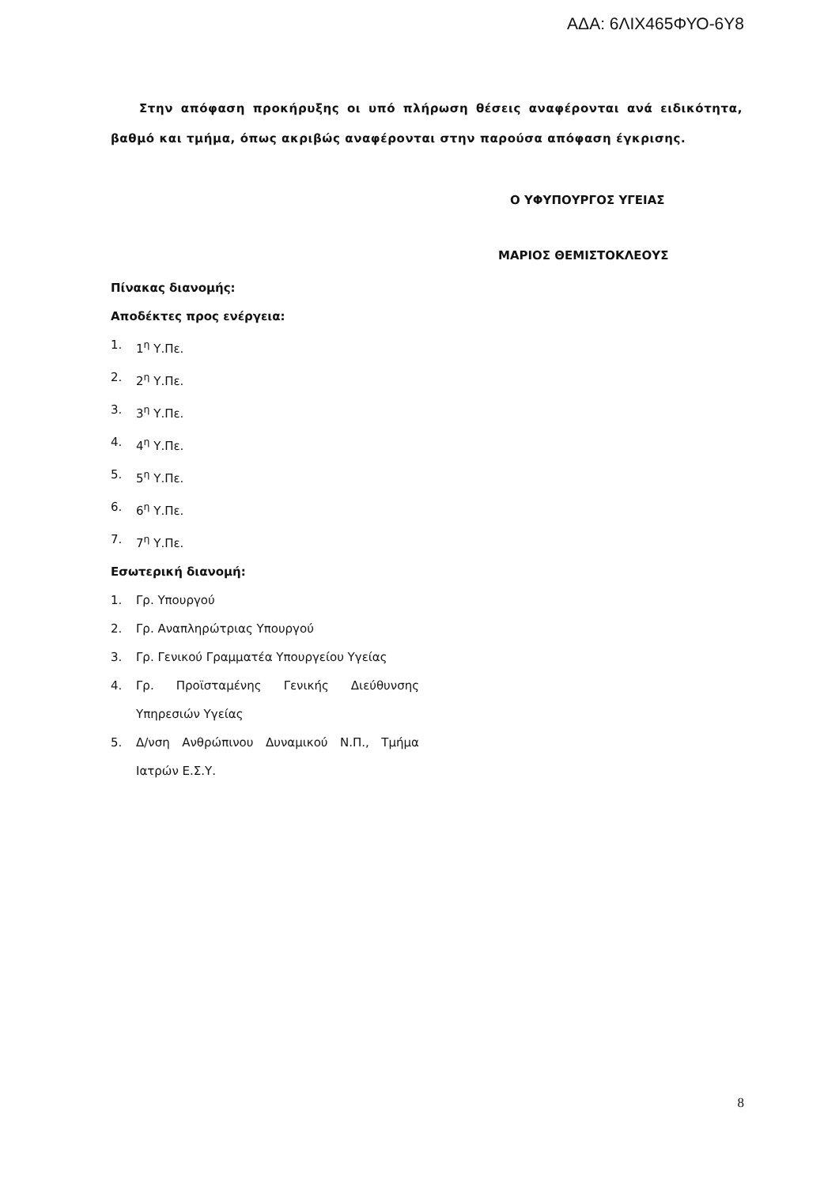ΑΔΑ: 6ΛΙΧ465ΦΥΟ-6Υ8
Στην απόφαση προκήρυξης οι υπό πλήρωση θέσεις αναφέρονται ανά ειδικότητα, βαθμό και τμήμα, όπως ακριβώς αναφέρονται στην παρούσα απόφαση έγκρισης.
Ο ΥΦΥΠΟΥΡΓΟΣ ΥΓΕΙΑΣ
ΜΑΡΙΟΣ ΘΕΜΙΣΤΟΚΛΕΟΥΣ
Πίνακας διανομής:
Αποδέκτες προς ενέργεια:
1. 1<sup>η</sup> Υ.Πε.
2. 2<sup>η</sup> Υ.Πε.
3. 3<sup>η</sup> Υ.Πε.
4. 4<sup>η</sup> Υ.Πε.
5. 5<sup>η</sup> Υ.Πε.
6. 6<sup>η</sup> Υ.Πε.
7. 7<sup>η</sup> Υ.Πε.
Εσωτερική διανομή:
1. Γρ. Υπουργού
2. Γρ. Αναπληρώτριας Υπουργού
3. Γρ. Γενικού Γραμματέα Υπουργείου Υγείας
4. Γρ. Προϊσταμένης Γενικής Διεύθυνσης Υπηρεσιών Υγείας
5. Δ/νση Ανθρώπινου Δυναμικού Ν.Π., Τμήμα Ιατρών Ε.Σ.Υ.
8